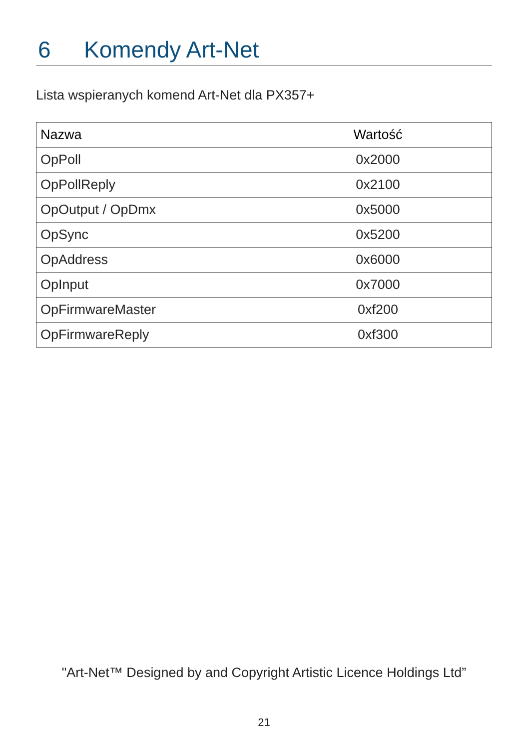6 Komendy Art-Net
Lista wspieranych komend Art-Net dla PX357+
| Nazwa | Wartość |
| --- | --- |
| OpPoll | 0x2000 |
| OpPollReply | 0x2100 |
| OpOutput / OpDmx | 0x5000 |
| OpSync | 0x5200 |
| OpAddress | 0x6000 |
| OpInput | 0x7000 |
| OpFirmwareMaster | 0xf200 |
| OpFirmwareReply | 0xf300 |
"Art-Net™ Designed by and Copyright Artistic Licence Holdings Ltd”
21